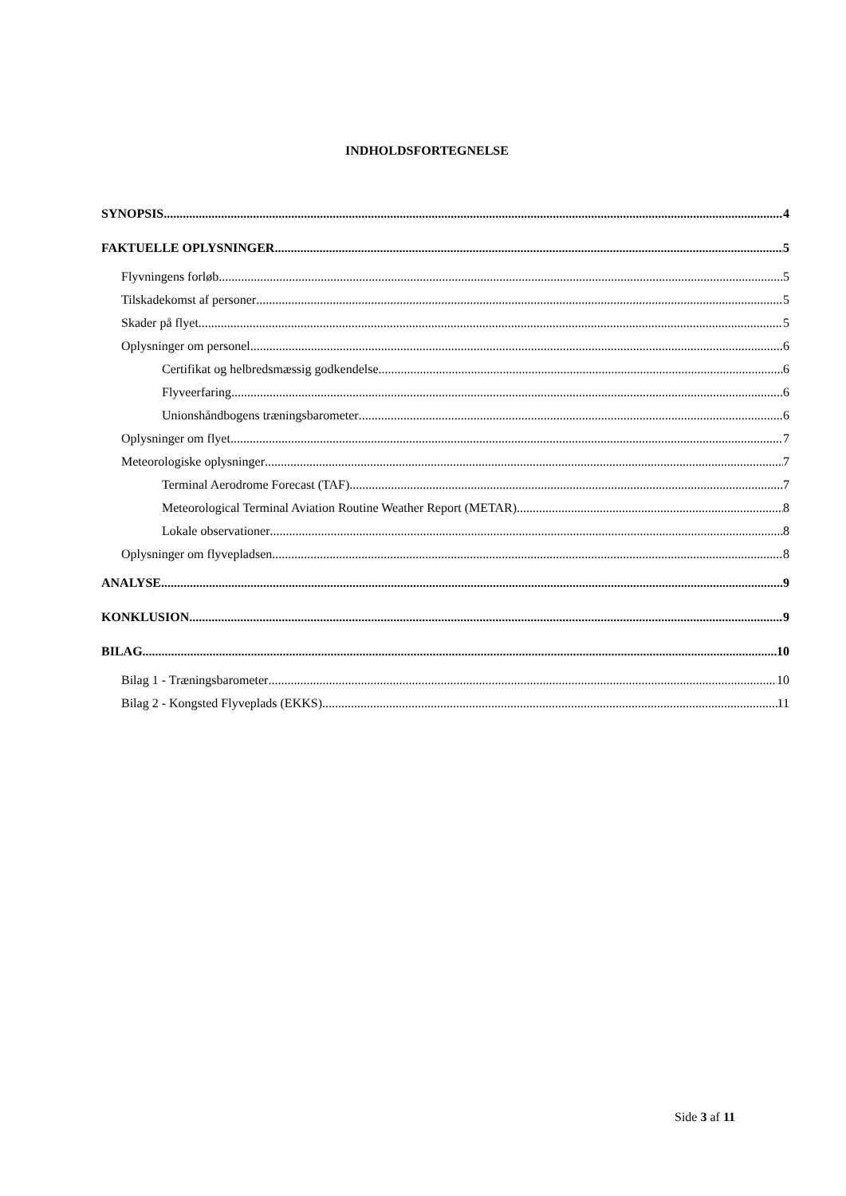INDHOLDSFORTEGNELSE
SYNOPSIS 4
FAKTUELLE OPLYSNINGER 5
Flyvningens forløb 5
Tilskadekomst af personer 5
Skader på flyet 5
Oplysninger om personel 6
Certifikat og helbredsmæssig godkendelse 6
Flyveerfaring 6
Unionshåndbogens træningsbarometer 6
Oplysninger om flyet 7
Meteorologiske oplysninger 7
Terminal Aerodrome Forecast (TAF) 7
Meteorological Terminal Aviation Routine Weather Report (METAR) 8
Lokale observationer 8
Oplysninger om flyvepladsen 8
ANALYSE 9
KONKLUSION 9
BILAG 10
Bilag 1 - Træningsbarometer 10
Bilag 2 - Kongsted Flyveplads (EKKS) 11
Side 3 af 11